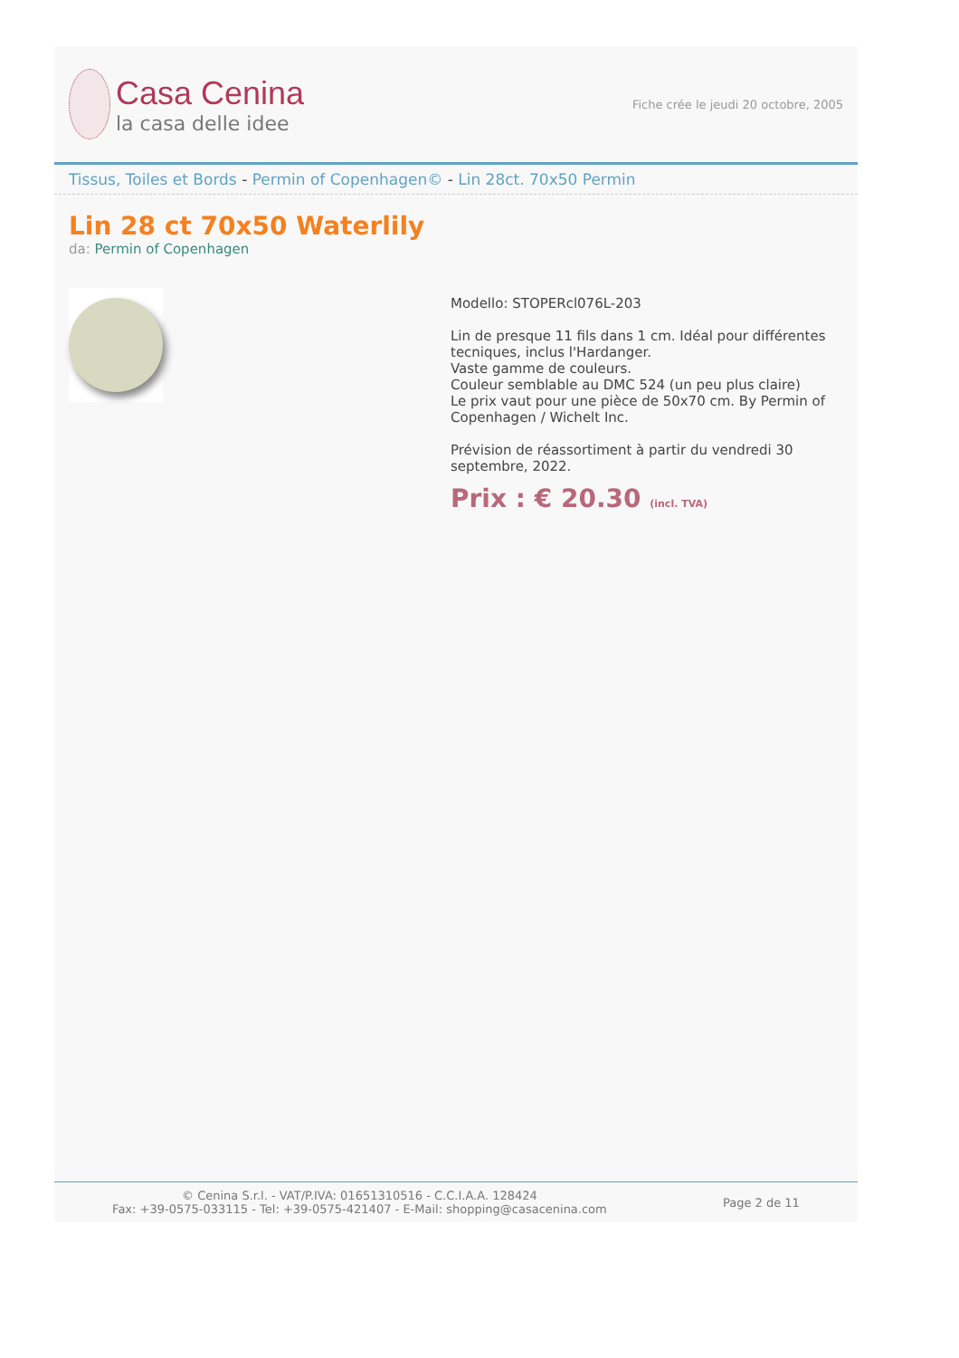Casa Cenina
la casa delle idee
Fiche crée le jeudi 20 octobre, 2005
Tissus, Toiles et Bords - Permin of Copenhagen© - Lin 28ct. 70x50 Permin
Lin 28 ct 70x50 Waterlily
da: Permin of Copenhagen
Modello: STOPERcl076L-203
Lin de presque 11 fils dans 1 cm. Idéal pour différentes tecniques, inclus l'Hardanger.
Vaste gamme de couleurs.
Couleur semblable au DMC 524 (un peu plus claire)
Le prix vaut pour une pièce de 50x70 cm. By Permin of Copenhagen / Wichelt Inc.
Prévision de réassortiment à partir du vendredi 30 septembre, 2022.
Prix : € 20.30 (incl. TVA)
© Cenina S.r.l. - VAT/P.IVA: 01651310516 - C.C.I.A.A. 128424
Fax: +39-0575-033115 - Tel: +39-0575-421407 - E-Mail: shopping@casacenina.com
Page 2 de 11